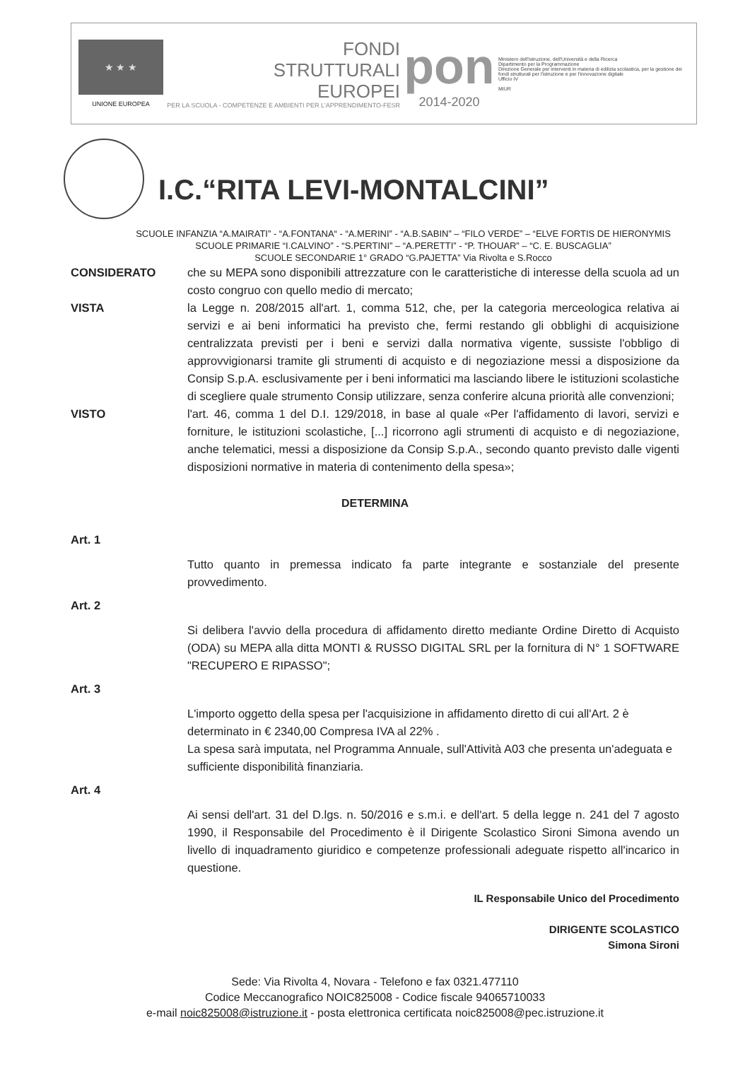★ ★ ★
UNIONE EUROPEA
FONDI
STRUTTURALI
EUROPEI
PER LA SCUOLA - COMPETENZE E AMBIENTI PER L'APPRENDIMENTO-FESR
pon
2014-2020
Ministero dell'Istruzione, dell'Università e della Ricerca
Dipartimento per la Programmazione
Direzione Generale per interventi in materia di edilizia scolastica, per la gestione dei fondi strutturali per l'istruzione e per l'innovazione digitale
Ufficio IV
MIUR
I.C.“RITA LEVI-MONTALCINI”
SCUOLE INFANZIA “A.MAIRATI” - “A.FONTANA“ - “A.MERINI” - “A.B.SABIN” – “FILO VERDE” – “ELVE FORTIS DE HIERONYMIS
SCUOLE PRIMARIE “I.CALVINO” - “S.PERTINI” – “A.PERETTI” - “P. THOUAR” – “C. E. BUSCAGLIA”
SCUOLE SECONDARIE 1° GRADO “G.PAJETTA” Via Rivolta e S.Rocco
CONSIDERATO che su MEPA sono disponibili attrezzature con le caratteristiche di interesse della scuola ad un costo congruo con quello medio di mercato;
VISTA la Legge n. 208/2015 all'art. 1, comma 512, che, per la categoria merceologica relativa ai servizi e ai beni informatici ha previsto che, fermi restando gli obblighi di acquisizione centralizzata previsti per i beni e servizi dalla normativa vigente, sussiste l'obbligo di approvvigionarsi tramite gli strumenti di acquisto e di negoziazione messi a disposizione da Consip S.p.A. esclusivamente per i beni informatici ma lasciando libere le istituzioni scolastiche di scegliere quale strumento Consip utilizzare, senza conferire alcuna priorità alle convenzioni;
VISTO l'art. 46, comma 1 del D.I. 129/2018, in base al quale «Per l'affidamento di lavori, servizi e forniture, le istituzioni scolastiche, [...] ricorrono agli strumenti di acquisto e di negoziazione, anche telematici, messi a disposizione da Consip S.p.A., secondo quanto previsto dalle vigenti disposizioni normative in materia di contenimento della spesa»;
DETERMINA
Art. 1
Tutto quanto in premessa indicato fa parte integrante e sostanziale del presente provvedimento.
Art. 2
Si delibera l'avvio della procedura di affidamento diretto mediante Ordine Diretto di Acquisto (ODA) su MEPA alla ditta MONTI & RUSSO DIGITAL SRL per la fornitura di N° 1 SOFTWARE "RECUPERO E RIPASSO";
Art. 3
L'importo oggetto della spesa per l'acquisizione in affidamento diretto di cui all'Art. 2 è determinato in € 2340,00 Compresa IVA al 22% .
La spesa sarà imputata, nel Programma Annuale, sull'Attività A03 che presenta un'adeguata e sufficiente disponibilità finanziaria.
Art. 4
Ai sensi dell'art. 31 del D.lgs. n. 50/2016 e s.m.i. e dell'art. 5 della legge n. 241 del 7 agosto 1990, il Responsabile del Procedimento è il Dirigente Scolastico Sironi Simona avendo un livello di inquadramento giuridico e competenze professionali adeguate rispetto all'incarico in questione.
IL Responsabile Unico del Procedimento
DIRIGENTE SCOLASTICO
Simona Sironi
Sede: Via Rivolta 4, Novara - Telefono e fax 0321.477110
Codice Meccanografico NOIC825008 - Codice fiscale 94065710033
e-mail noic825008@istruzione.it - posta elettronica certificata noic825008@pec.istruzione.it